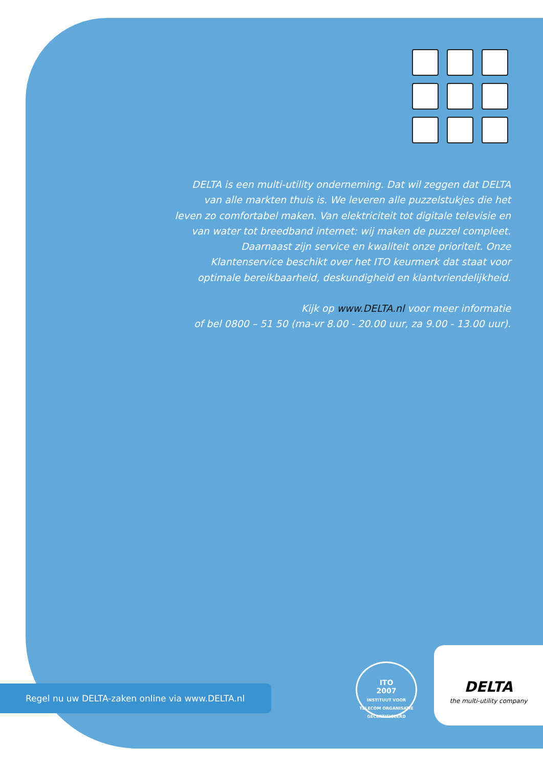DELTA is een multi-utility onderneming. Dat wil zeggen dat DELTA van alle markten thuis is. We leveren alle puzzelstukjes die het leven zo comfortabel maken. Van elektriciteit tot digitale televisie en van water tot breedband internet: wij maken de puzzel compleet. Daarnaast zijn service en kwaliteit onze prioriteit. Onze Klantenservice beschikt over het ITO keurmerk dat staat voor optimale bereikbaarheid, deskundigheid en klantvriendelijkheid.
Kijk op www.DELTA.nl voor meer informatie
of bel 0800 – 51 50 (ma-vr 8.00 - 20.00 uur, za 9.00 - 13.00 uur).
Regel nu uw DELTA-zaken online via www.DELTA.nl
ITO
2007
INSTITUUT VOOR TELECOM ORGANISATIE GECERTIFICEERD
DELTA
the multi-utility company